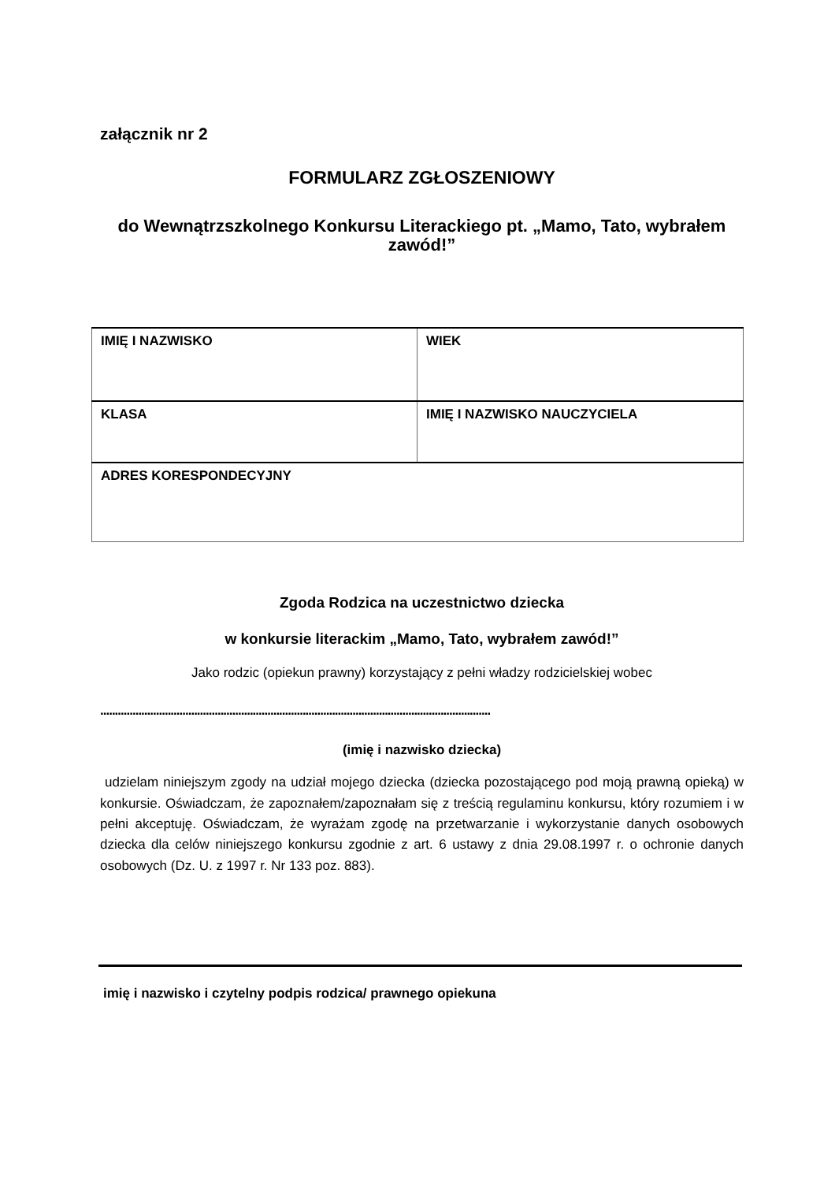załącznik nr 2
FORMULARZ ZGŁOSZENIOWY
do Wewnątrzszkolnego Konkursu Literackiego pt. „Mamo, Tato, wybrałem zawód!”
| IMIĘ I NAZWISKO | WIEK |
| KLASA | IMIĘ I NAZWISKO NAUCZYCIELA |
| ADRES KORESPONDECYJNY | |
Zgoda Rodzica na uczestnictwo dziecka
w konkursie literackim „Mamo, Tato, wybrałem zawód!”
Jako rodzic (opiekun prawny) korzystający z pełni władzy rodzicielskiej wobec
.....................................................................................................................................
(imię i nazwisko dziecka)
udzielam niniejszym zgody na udział mojego dziecka (dziecka pozostającego pod moją prawną opieką) w konkursie. Oświadczam, że zapoznałem/zapoznałam się z treścią regulaminu konkursu, który rozumiem i w pełni akceptuję. Oświadczam, że wyrażam zgodę na przetwarzanie i wykorzystanie danych osobowych dziecka dla celów niniejszego konkursu zgodnie z art. 6 ustawy z dnia 29.08.1997 r. o ochronie danych osobowych (Dz. U. z 1997 r. Nr 133 poz. 883).
imię i nazwisko i czytelny podpis rodzica/ prawnego opiekuna